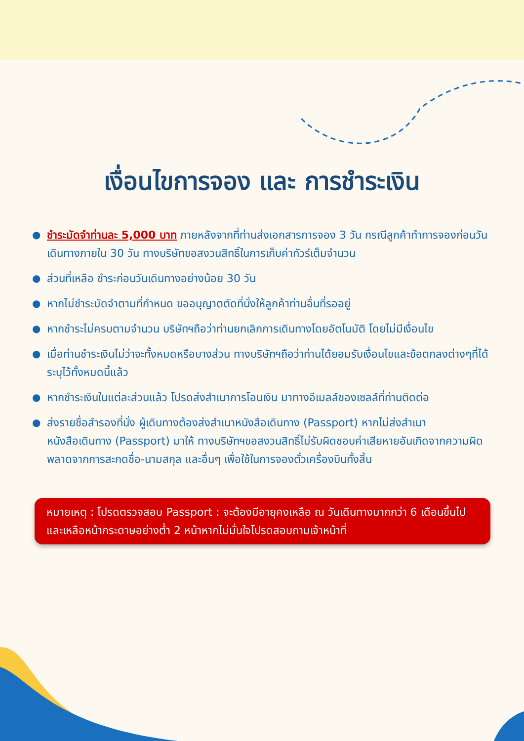เงื่อนไขการจอง และ การชำระเงิน
● ชำระมัดจำท่านละ 5,000 บาท ภายหลังจากที่ท่านส่งเอกสารการจอง 3 วัน กรณีลูกค้าทำการจองก่อนวันเดินทางภายใน 30 วัน ทางบริษัทขอสงวนสิทธิ์ในการเก็บค่าทัวร์เต็มจำนวน
● ส่วนที่เหลือ ชำระก่อนวันเดินทางอย่างน้อย 30 วัน
● หากไม่ชำระมัดจำตามที่กำหนด ขออนุญาตตัดที่นั่งให้ลูกค้าท่านอื่นที่รออยู่
● หากชำระไม่ครบตามจำนวน บริษัทฯถือว่าท่านยกเลิกการเดินทางโดยอัตโนมัติ โดยไม่มีเงื่อนไข
● เมื่อท่านชำระเงินไม่ว่าจะทั้งหมดหรือบางส่วน ทางบริษัทฯถือว่าท่านได้ยอมรับเงื่อนไขและข้อตกลงต่างๆที่ได้ระบุไว้ทั้งหมดนี้แล้ว
● หากชำระเงินในแต่ละส่วนแล้ว โปรดส่งสำเนาการโอนเงิน มาทางอีเมลล์ของเซลล์ที่ท่านติดต่อ
● ส่งรายชื่อสำรองที่นั่ง ผู้เดินทางต้องส่งสำเนาหนังสือเดินทาง (Passport) หากไม่ส่งสำเนาหนังสือเดินทาง (Passport) มาให้ ทางบริษัทฯขอสงวนสิทธิ์ไม่รับผิดชอบค่าเสียหายอันเกิดจากความผิดพลาดจากการสะกดชื่อ-นามสกุล และอื่นๆ เพื่อใช้ในการจองตั๋วเครื่องบินทั้งสิ้น
หมายเหตุ : โปรดตรวจสอบ Passport : จะต้องมีอายุคงเหลือ ณ วันเดินทางมากกว่า 6 เดือนขึ้นไป และเหลือหน้ากระดาษอย่างต่ำ 2 หน้าหากไม่มั่นใจโปรดสอบถามเจ้าหน้าที่